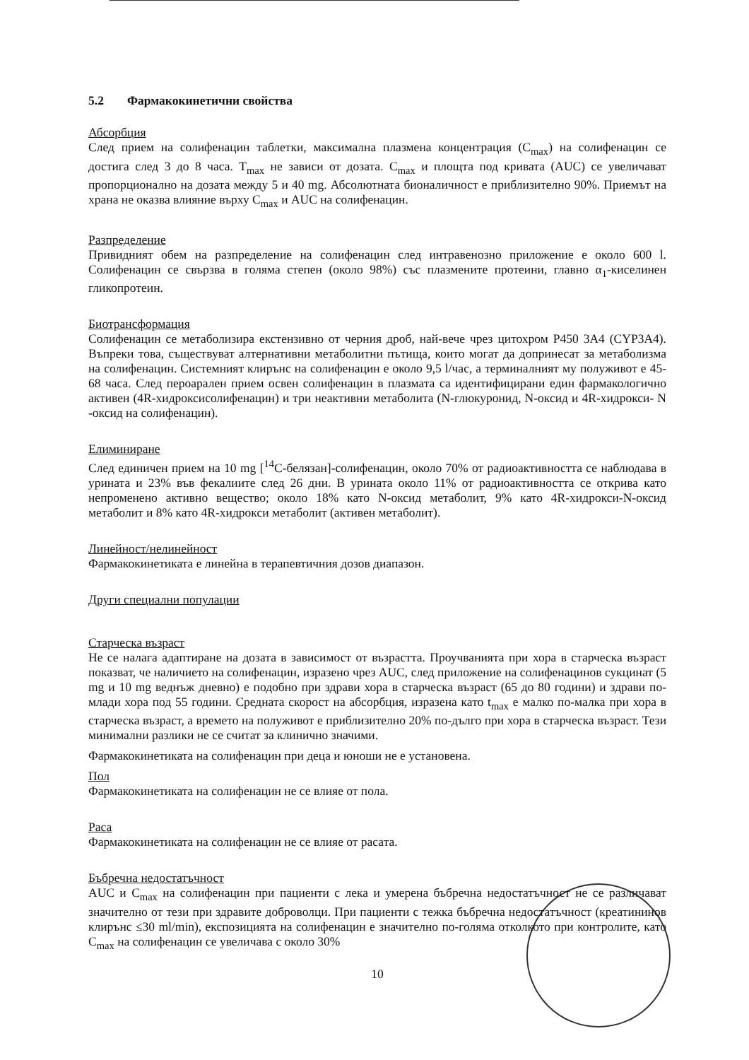5.2 Фармакокинетични свойства
Абсорбция
След прием на солифенацин таблетки, максимална плазмена концентрация (C<sub>max</sub>) на солифенацин се достига след 3 до 8 часа. T<sub>max</sub> не зависи от дозата. C<sub>max</sub> и площта под кривата (AUC) се увеличават пропорционално на дозата между 5 и 40 mg. Абсолютната бионаличност е приблизително 90%. Приемът на храна не оказва влияние върху C<sub>max</sub> и AUC на солифенацин.
Разпределение
Привидният обем на разпределение на солифенацин след интравенозно приложение е около 600 l. Солифенацин се свързва в голяма степен (около 98%) със плазмените протеини, главно α<sub>1</sub>-киселинен гликопротеин.
Биотрансформация
Солифенацин се метаболизира екстензивно от черния дроб, най-вече чрез цитохром P450 3A4 (CYP3A4). Въпреки това, съществуват алтернативни метаболитни пътища, които могат да допринесат за метаболизма на солифенацин. Системният клирънс на солифенацин е около 9,5 l/час, а терминалният му полуживот е 45-68 часа. След пероарален прием освен солифенацин в плазмата са идентифицирани един фармакологично активен (4R-хидроксисолифенацин) и три неактивни метаболита (N-глюкуронид, N-оксид и 4R-хидрокси- N -оксид на солифенацин).
Елиминиране
След единичен прием на 10 mg [<sup>14</sup>C-белязан]-солифенацин, около 70% от радиоактивността се наблюдава в урината и 23% във фекалиите след 26 дни. В урината около 11% от радиоактивността се открива като непроменено активно вещество; около 18% като N-оксид метаболит, 9% като 4R-хидрокси-N-оксид метаболит и 8% като 4R-хидрокси метаболит (активен метаболит).
Линейност/нелинейност
Фармакокинетиката е линейна в терапевтичния дозов диапазон.
Други специални популации
Старческа възраст
Не се налага адаптиране на дозата в зависимост от възрастта. Проучванията при хора в старческа възраст показват, че наличието на солифенацин, изразено чрез AUC, след приложение на солифенацинов сукцинат (5 mg и 10 mg веднъж дневно) е подобно при здрави хора в старческа възраст (65 до 80 години) и здрави по-млади хора под 55 години. Средната скорост на абсорбция, изразена като t<sub>max</sub> е малко по-малка при хора в старческа възраст, а времето на полуживот е приблизително 20% по-дълго при хора в старческа възраст. Тези минимални разлики не се считат за клинично значими.
Фармакокинетиката на солифенацин при деца и юноши не е установена.
Пол
Фармакокинетиката на солифенацин не се влияе от пола.
Раса
Фармакокинетиката на солифенацин не се влияе от расата.
Бъбречна недостатъчност
AUC и C<sub>max</sub> на солифенацин при пациенти с лека и умерена бъбречна недостатъчност не се различават значително от тези при здравите доброволци. При пациенти с тежка бъбречна недостатъчност (креатининов клирънс ≤30 ml/min), експозицията на солифенацин е значително по-голяма отколкото при контролите, като C<sub>max</sub> на солифенацин се увеличава с около 30%
10